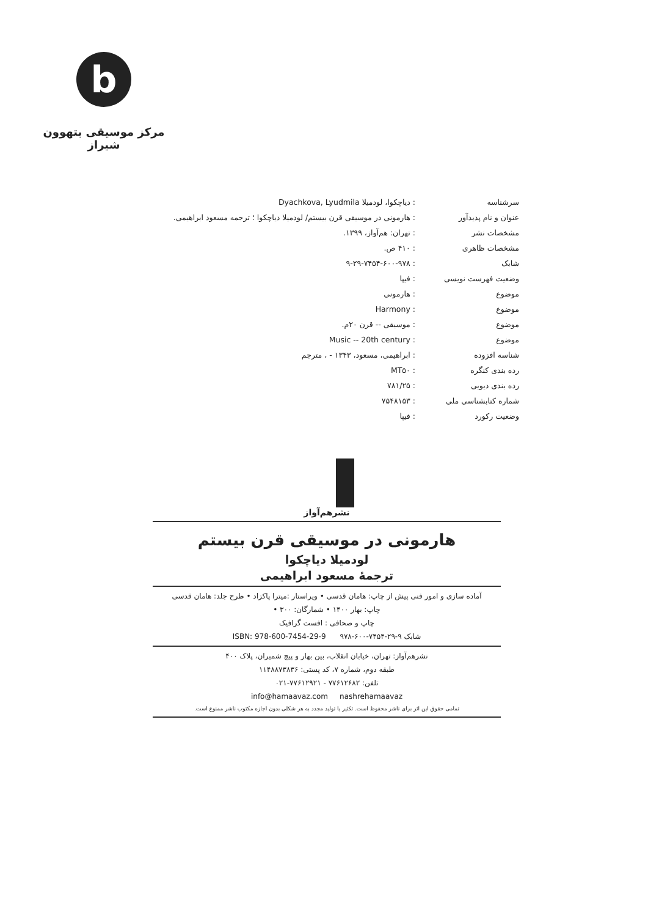b
مرکز موسیقی بتهوون شیراز
| سرشناسه | : دیاچکوا، لودمیلا Dyachkova, Lyudmila |
| عنوان و نام پدیدآور | : هارمونی در موسیقی قرن بیستم/ لودمیلا دیاچکوا ؛ ترجمه مسعود ابراهیمی. |
| مشخصات نشر | : تهران: هم‌آواز، ۱۳۹۹. |
| مشخصات ظاهری | : ۴۱۰ ص. |
| شابک | : ۹-۲۹-۷۴۵۴-۶۰۰-۹۷۸ |
| وضعیت فهرست نویسی | : فیپا |
| موضوع | : هارمونی |
| موضوع | : Harmony |
| موضوع | : موسیقی -- قرن ۲۰م. |
| موضوع | : Music -- 20th century |
| شناسه افزوده | : ابراهیمی، مسعود، ۱۳۴۳ - ، مترجم |
| رده بندی کنگره | : MT۵۰ |
| رده بندی دیویی | : ۷۸۱/۲۵ |
| شماره کتابشناسی ملی | : ۷۵۴۸۱۵۳ |
| وضعیت رکورد | : فیپا |
نشرهم‌آواز
هارمونی در موسیقی قرن بیستم
لودمیلا دیاچکوا
ترجمهٔ مسعود ابراهیمی
آماده سازی و امور فنی پیش از چاپ: هامان قدسی • ویراستار :میترا پاکزاد • طرح جلد: هامان قدسی
چاپ: بهار ۱۴۰۰ • شمارگان: ۳۰۰ •
چاپ و صحافی : افست گرافیک
شابک ۹-۲۹-۷۴۵۴-۶۰۰-۹۷۸ ISBN: 978-600-7454-29-9
نشرهم‌آواز: تهران، خیابان انقلاب، بین بهار و پیچ شمیران، پلاک ۴۰۰
طبقه دوم، شماره ۷، کد پستی: ۱۱۴۸۸۷۳۸۳۶
تلفن: ۷۷۶۱۲۶۸۲ - ۷۷۶۱۲۹۲۱-۰۲۱
info@hamaavaz.com nashrehamaavaz
تمامی حقوق این اثر برای ناشر محفوظ است. تکثیر یا تولید مجدد به هر شکلی بدون اجازه مکتوب ناشر ممنوع است.